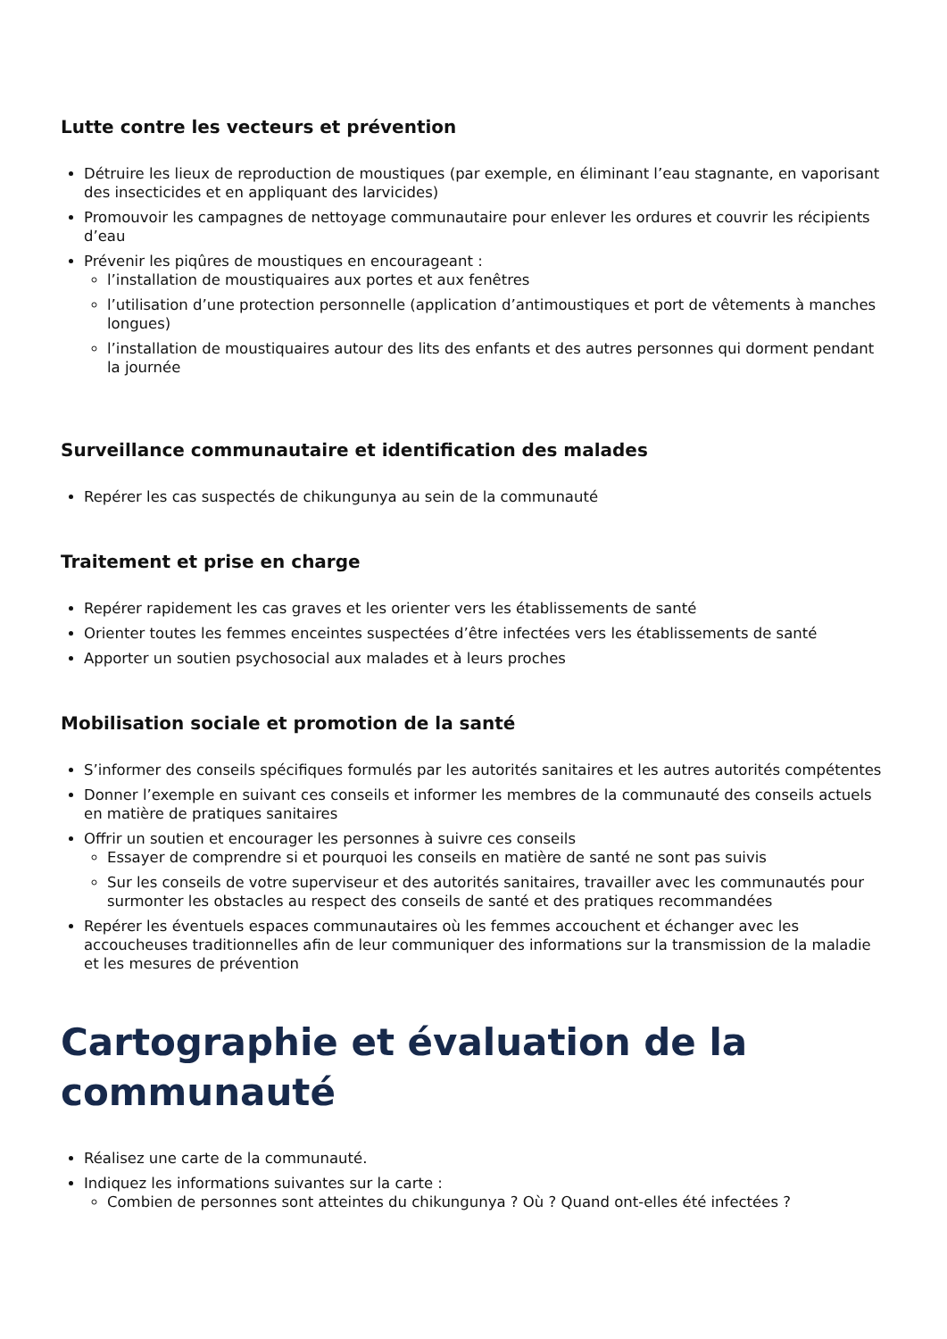Lutte contre les vecteurs et prévention
Détruire les lieux de reproduction de moustiques (par exemple, en éliminant l’eau stagnante, en vaporisant des insecticides et en appliquant des larvicides)
Promouvoir les campagnes de nettoyage communautaire pour enlever les ordures et couvrir les récipients d’eau
Prévenir les piqûres de moustiques en encourageant :
l’installation de moustiquaires aux portes et aux fenêtres
l’utilisation d’une protection personnelle (application d’antimoustiques et port de vêtements à manches longues)
l’installation de moustiquaires autour des lits des enfants et des autres personnes qui dorment pendant la journée
Surveillance communautaire et identification des malades
Repérer les cas suspectés de chikungunya au sein de la communauté
Traitement et prise en charge
Repérer rapidement les cas graves et les orienter vers les établissements de santé
Orienter toutes les femmes enceintes suspectées d’être infectées vers les établissements de santé
Apporter un soutien psychosocial aux malades et à leurs proches
Mobilisation sociale et promotion de la santé
S’informer des conseils spécifiques formulés par les autorités sanitaires et les autres autorités compétentes
Donner l’exemple en suivant ces conseils et informer les membres de la communauté des conseils actuels en matière de pratiques sanitaires
Offrir un soutien et encourager les personnes à suivre ces conseils
Essayer de comprendre si et pourquoi les conseils en matière de santé ne sont pas suivis
Sur les conseils de votre superviseur et des autorités sanitaires, travailler avec les communautés pour surmonter les obstacles au respect des conseils de santé et des pratiques recommandées
Repérer les éventuels espaces communautaires où les femmes accouchent et échanger avec les accoucheuses traditionnelles afin de leur communiquer des informations sur la transmission de la maladie et les mesures de prévention
Cartographie et évaluation de la communauté
Réalisez une carte de la communauté.
Indiquez les informations suivantes sur la carte :
Combien de personnes sont atteintes du chikungunya ? Où ? Quand ont-elles été infectées ?